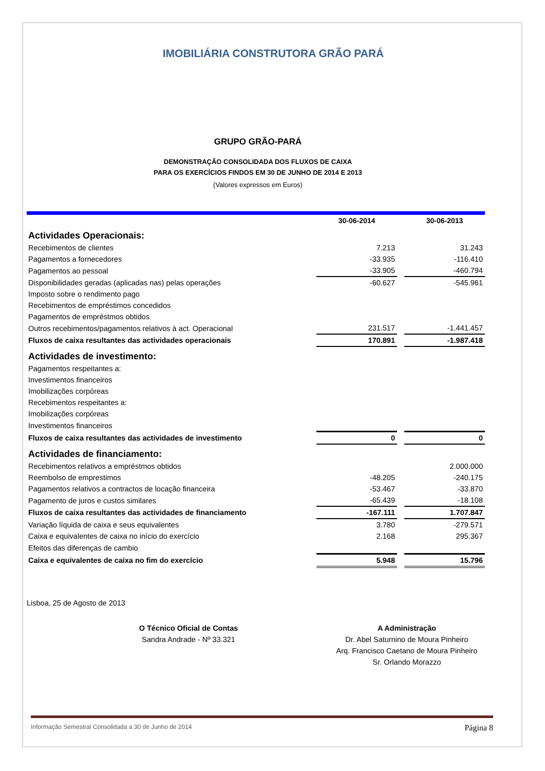IMOBILIÁRIA CONSTRUTORA GRÃO PARÁ
GRUPO GRÃO-PARÁ
DEMONSTRAÇÃO CONSOLIDADA DOS FLUXOS DE CAIXA
PARA OS EXERCÍCIOS FINDOS EM 30 DE JUNHO DE 2014 E 2013
(Valores expressos em Euros)
| | 30-06-2014 | | 30-06-2013 |
| --- | --- | --- | --- |
| Actividades Operacionais: | | | |
| Recebimentos de clientes | 7.213 | | 31.243 |
| Pagamentos a fornecedores | -33.935 | | -116.410 |
| Pagamentos ao pessoal | -33.905 | | -460.794 |
| Disponibilidades geradas (aplicadas nas) pelas operações | -60.627 | | -545.961 |
| Imposto sobre o rendimento pago | | | |
| Recebimentos de empréstimos concedidos | | | |
| Pagamentos de empréstmos obtidos | | | |
| Outros recebimentos/pagamentos relativos à act. Operacional | 231.517 | | -1.441.457 |
| Fluxos de caixa resultantes das actividades operacionais | 170.891 | | -1.987.418 |
| Actividades de investimento: | | | |
| Pagamentos respeitantes a: | | | |
| Investimentos financeiros | | | |
| Imobilizações corpóreas | | | |
| Recebimentos respeitantes a: | | | |
| Imobilizações corpóreas | | | |
| Investimentos financeiros | | | |
| Fluxos de caixa resultantes das actividades de investimento | 0 | | 0 |
| Actividades de financiamento: | | | |
| Recebimentos relativos a empréstmos obtidos | | | 2.000.000 |
| Reembolso de emprestimos | -48.205 | | -240.175 |
| Pagamentos relativos a contractos de locação financeira | -53.467 | | -33.870 |
| Pagamento de juros e custos similares | -65.439 | | -18.108 |
| Fluxos de caixa resultantes das actividades de financiamento | -167.111 | | 1.707.847 |
| Variação líquida de caixa e seus equivalentes | 3.780 | | -279.571 |
| Caixa e equivalentes de caixa no início do exercício | 2.168 | | 295.367 |
| Efeitos das diferenças de cambio | | | |
| Caixa e equivalentes de caixa no fim do exercício | 5.948 | | 15.796 |
Lisboa, 25 de Agosto de 2013
O Técnico Oficial de Contas
Sandra Andrade - Nº 33.321
A Administração
Dr. Abel Saturnino de Moura Pinheiro
Arq. Francisco Caetano de Moura Pinheiro
Sr. Orlando Morazzo
Informação Semestral Consolidada a 30 de Junho de 2014 Página 8